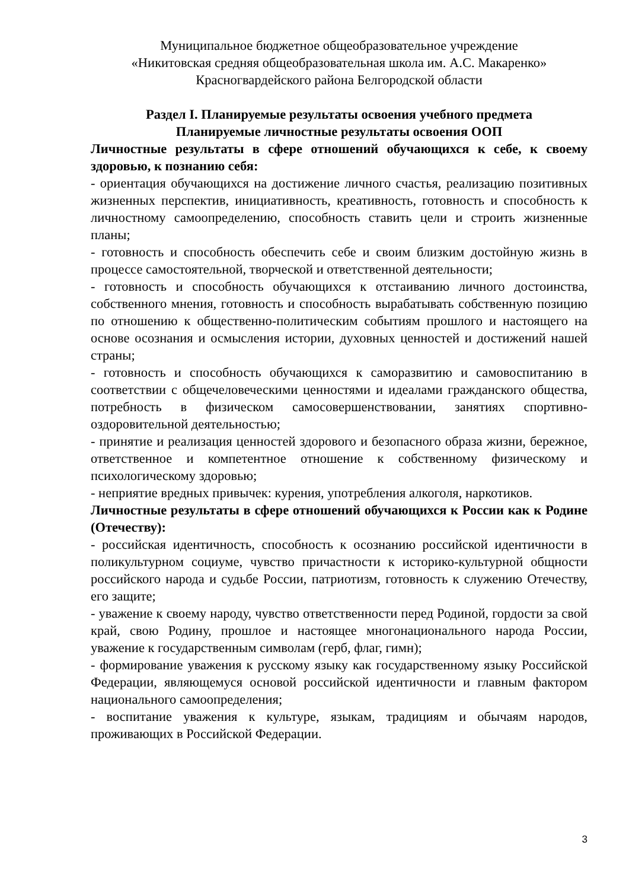Муниципальное бюджетное общеобразовательное учреждение
«Никитовская средняя общеобразовательная школа им. А.С. Макаренко»
Красногвардейского района Белгородской области
Раздел I. Планируемые результаты освоения учебного предмета
Планируемые личностные результаты освоения ООП
Личностные результаты в сфере отношений обучающихся к себе, к своему здоровью, к познанию себя:
- ориентация обучающихся на достижение личного счастья, реализацию позитивных жизненных перспектив, инициативность, креативность, готовность и способность к личностному самоопределению, способность ставить цели и строить жизненные планы;
- готовность и способность обеспечить себе и своим близким достойную жизнь в процессе самостоятельной, творческой и ответственной деятельности;
- готовность и способность обучающихся к отстаиванию личного достоинства, собственного мнения, готовность и способность вырабатывать собственную позицию по отношению к общественно-политическим событиям прошлого и настоящего на основе осознания и осмысления истории, духовных ценностей и достижений нашей страны;
- готовность и способность обучающихся к саморазвитию и самовоспитанию в соответствии с общечеловеческими ценностями и идеалами гражданского общества, потребность в физическом самосовершенствовании, занятиях спортивно-оздоровительной деятельностью;
- принятие и реализация ценностей здорового и безопасного образа жизни, бережное, ответственное и компетентное отношение к собственному физическому и психологическому здоровью;
- неприятие вредных привычек: курения, употребления алкоголя, наркотиков.
Личностные результаты в сфере отношений обучающихся к России как к Родине (Отечеству):
- российская идентичность, способность к осознанию российской идентичности в поликультурном социуме, чувство причастности к историко-культурной общности российского народа и судьбе России, патриотизм, готовность к служению Отечеству, его защите;
- уважение к своему народу, чувство ответственности перед Родиной, гордости за свой край, свою Родину, прошлое и настоящее многонационального народа России, уважение к государственным символам (герб, флаг, гимн);
- формирование уважения к русскому языку как государственному языку Российской Федерации, являющемуся основой российской идентичности и главным фактором национального самоопределения;
- воспитание уважения к культуре, языкам, традициям и обычаям народов, проживающих в Российской Федерации.
3